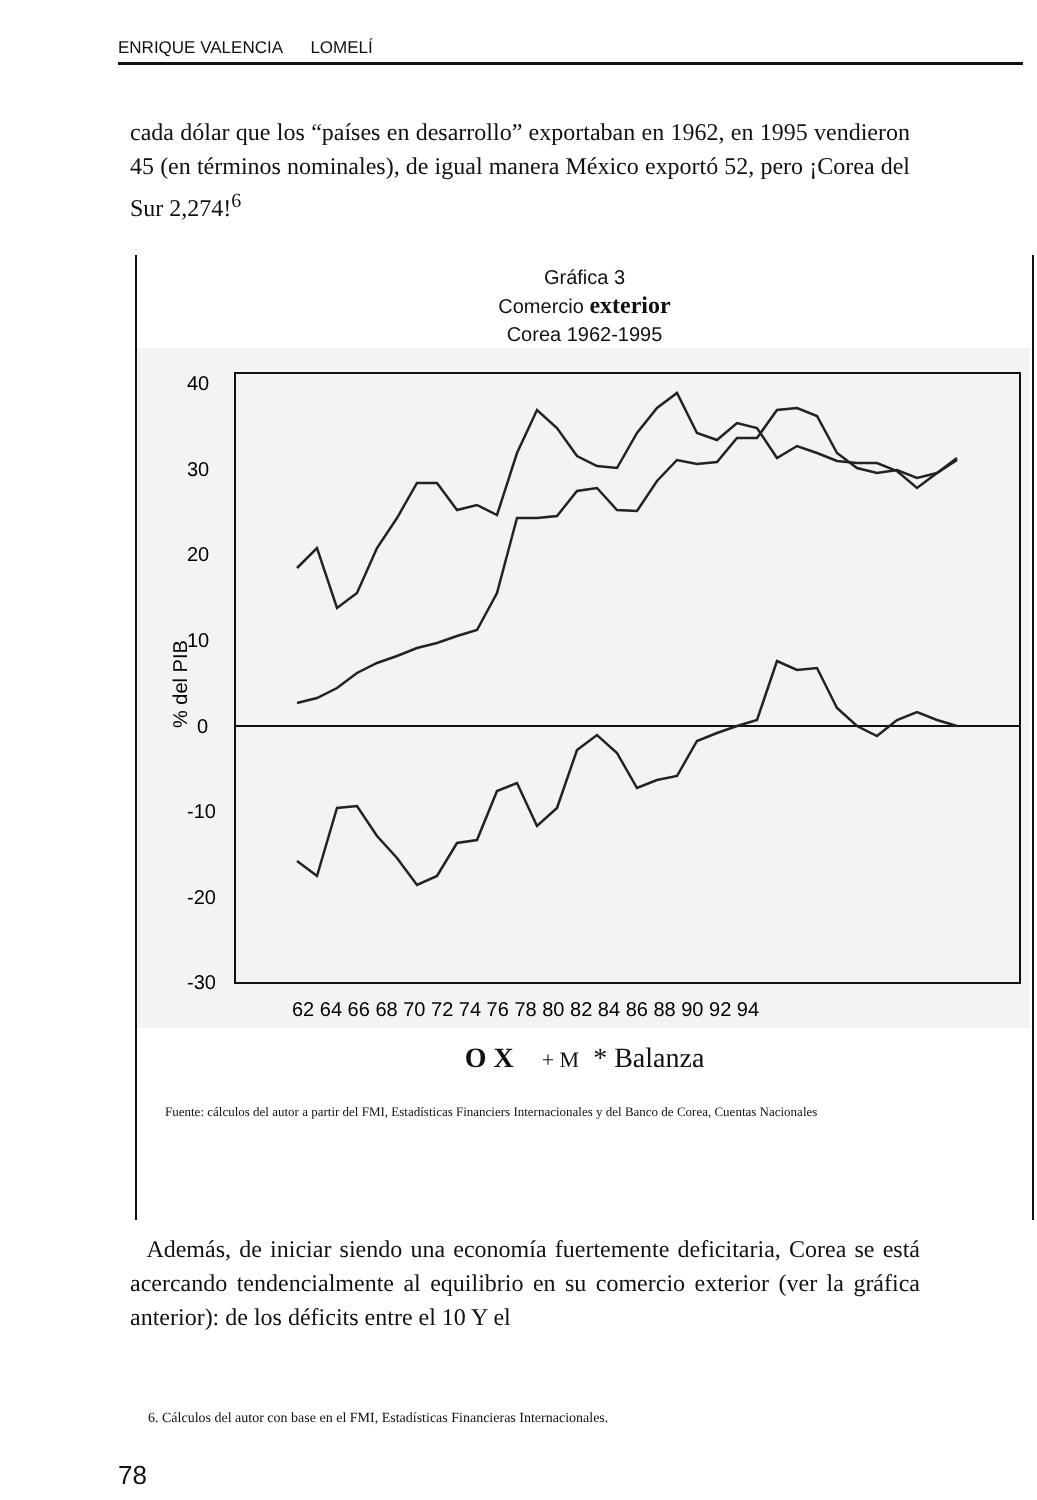ENRIQUE VALENCIA LOMELÍ
cada dólar que los “países en desarrollo” exportaban en 1962, en 1995 vendieron 45 (en términos nominales), de igual manera México exportó 52, pero ¡Corea del Sur 2,274!<sup>6</sup>
Gráfica 3
Comercio exterior
Corea 1962-1995
40
30
20
10
0
-10
-20
-30
% del PIB
62 64 66 68 70 72 74 76 78 80 82 84 86 88 90 92 94
O X + M * Balanza
Fuente: cálculos del autor a partir del FMI, Estadísticas Financiers Internacionales y del Banco de Corea, Cuentas Nacionales
Además, de iniciar siendo una economía fuertemente deficitaria, Corea se está acercando tendencialmente al equilibrio en su comercio exterior (ver la gráfica anterior): de los déficits entre el 10 Y el
6. Cálculos del autor con base en el FMI, Estadísticas Financieras Internacionales.
78